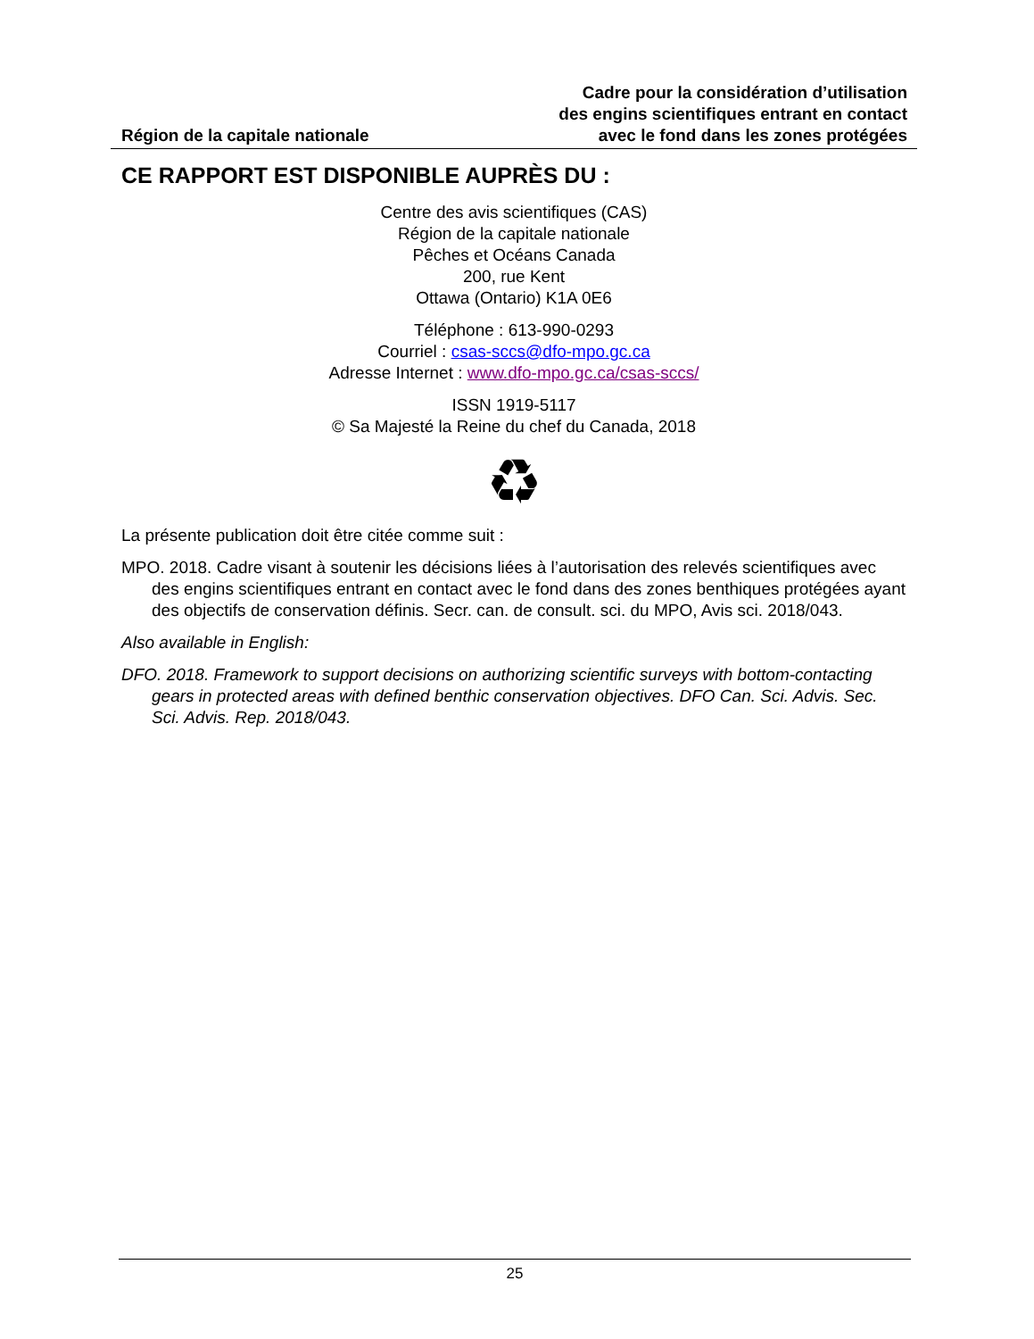Région de la capitale nationale
Cadre pour la considération d’utilisation
des engins scientifiques entrant en contact
avec le fond dans les zones protégées
CE RAPPORT EST DISPONIBLE AUPRÈS DU :
Centre des avis scientifiques (CAS)
Région de la capitale nationale
Pêches et Océans Canada
200, rue Kent
Ottawa (Ontario) K1A 0E6
Téléphone : 613-990-0293
Courriel : csas-sccs@dfo-mpo.gc.ca
Adresse Internet : www.dfo-mpo.gc.ca/csas-sccs/
ISSN 1919-5117
© Sa Majesté la Reine du chef du Canada, 2018
♻
La présente publication doit être citée comme suit :
MPO. 2018. Cadre visant à soutenir les décisions liées à l’autorisation des relevés scientifiques avec des engins scientifiques entrant en contact avec le fond dans des zones benthiques protégées ayant des objectifs de conservation définis. Secr. can. de consult. sci. du MPO, Avis sci. 2018/043.
Also available in English:
DFO. 2018. Framework to support decisions on authorizing scientific surveys with bottom-contacting gears in protected areas with defined benthic conservation objectives. DFO Can. Sci. Advis. Sec. Sci. Advis. Rep. 2018/043.
25